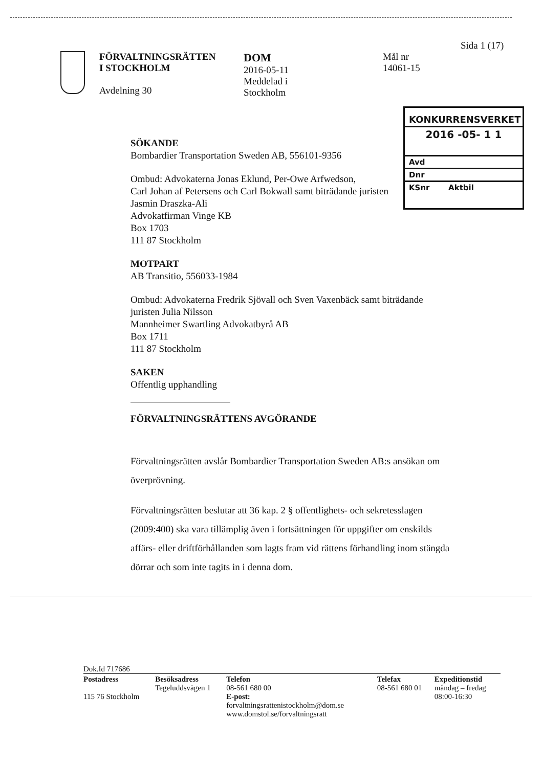Sida 1 (17)
FÖRVALTNINGSRÄTTEN
I STOCKHOLM
Avdelning 30
DOM
2016-05-11
Meddelad i
Stockholm
Mål nr
14061-15
KONKURRENSVERKET
2016 -05- 1 1
Avd
Dnr
KSnr Aktbil
SÖKANDE
Bombardier Transportation Sweden AB, 556101-9356
Ombud: Advokaterna Jonas Eklund, Per-Owe Arfwedson,
Carl Johan af Petersens och Carl Bokwall samt biträdande juristen
Jasmin Draszka-Ali
Advokatfirman Vinge KB
Box 1703
111 87 Stockholm
MOTPART
AB Transitio, 556033-1984
Ombud: Advokaterna Fredrik Sjövall och Sven Vaxenbäck samt biträdande
juristen Julia Nilsson
Mannheimer Swartling Advokatbyrå AB
Box 1711
111 87 Stockholm
SAKEN
Offentlig upphandling
FÖRVALTNINGSRÄTTENS AVGÖRANDE
Förvaltningsrätten avslår Bombardier Transportation Sweden AB:s ansökan om överprövning.
Förvaltningsrätten beslutar att 36 kap. 2 § offentlighets- och sekretesslagen (2009:400) ska vara tillämplig även i fortsättningen för uppgifter om enskilds affärs- eller driftförhållanden som lagts fram vid rättens förhandling inom stängda dörrar och som inte tagits in i denna dom.
Dok.Id 717686
| Postadress 115 76 Stockholm | Besöksadress Tegeluddsvägen 1 | Telefon 08-561 680 00 E-post: forvaltningsrattenistockholm@dom.se www.domstol.se/forvaltningsratt | Telefax 08-561 680 01 | Expeditionstid måndag – fredag 08:00-16:30 |